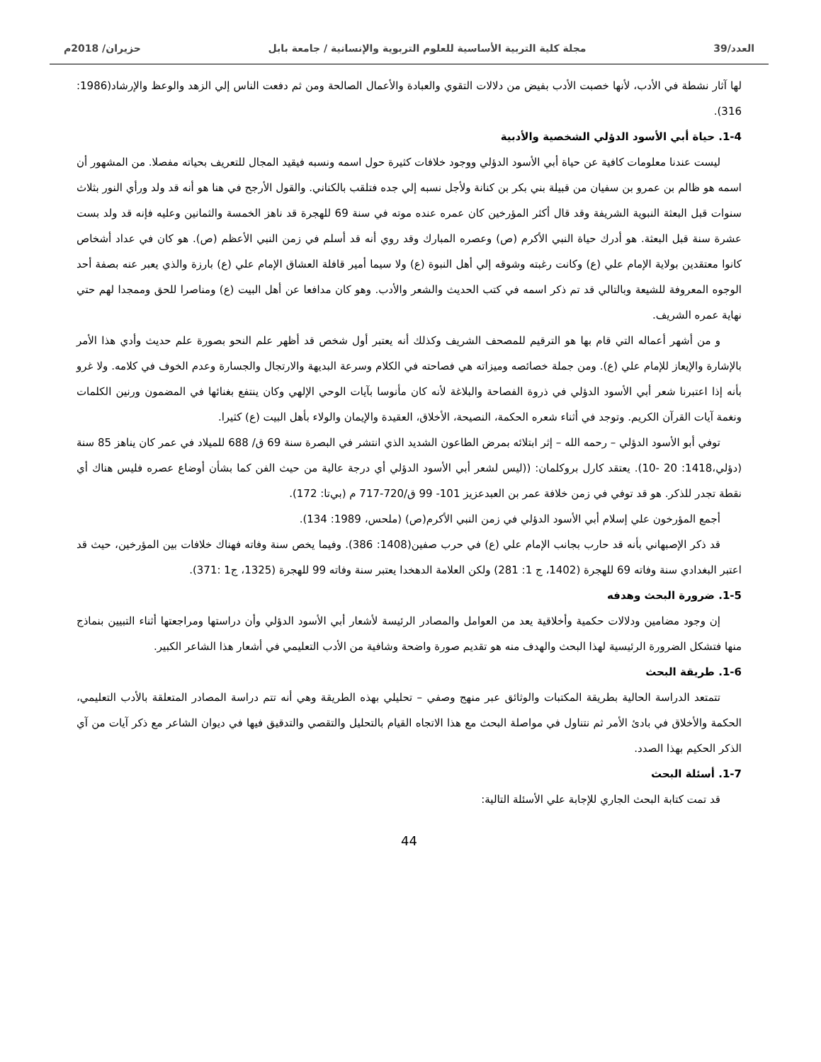العدد/39 مجلة كلية التربية الأساسية للعلوم التربوية والإنسانية / جامعة بابل حزيران/ 2018م
لها آثار نشطة في الأدب، لأنها خصبت الأدب بفيض من دلالات التقوي والعبادة والأعمال الصالحة ومن ثم دفعت الناس إلي الزهد والوعظ والإرشاد(1986: 316).
1-4. حياة أبي الأسود الدؤلي الشخصية والأدبية
ليست عندنا معلومات كافية عن حياة أبي الأسود الدؤلي ووجود خلافات كثيرة حول اسمه ونسبه فيقيد المجال للتعريف بحياته مفصلا. من المشهور أن اسمه هو ظالم بن عمرو بن سفيان من قبيلة بني بكر بن كنانة ولأجل نسبه إلي جده فتلقب بالكناني. والقول الأرجح في هنا هو أنه قد ولد ورأي النور بثلاث سنوات قبل البعثة النبوية الشريفة وقد قال أكثر المؤرخين كان عمره عنده موته في سنة 69 للهجرة قد ناهز الخمسة والثمانين وعليه فإنه قد ولد بست عشرة سنة قبل البعثة. هو أدرك حياة النبي الأكرم (ص) وعصره المبارك وقد روي أنه قد أسلم في زمن النبي الأعظم (ص). هو كان في عداد أشخاص كانوا معتقدين بولاية الإمام علي (ع) وكانت رغبته وشوقه إلي أهل النبوة (ع) ولا سيما أمير قافلة العشاق الإمام علي (ع) بارزة والذي يعبر عنه بصفة أحد الوجوه المعروفة للشيعة وبالتالي قد تم ذكر اسمه في كتب الحديث والشعر والأدب. وهو كان مدافعا عن أهل البيت (ع) ومناصرا للحق وممجدا لهم حتي نهاية عمره الشريف.
و من أشهر أعماله التي قام بها هو الترقيم للمصحف الشريف وكذلك أنه يعتبر أول شخص قد أظهر علم النحو بصورة علم حديث وأدي هذا الأمر بالإشارة والإيعاز للإمام علي (ع). ومن جملة خصائصه وميزاته هي فصاحته في الكلام وسرعة البديهة والارتجال والجسارة وعدم الخوف في كلامه. ولا غرو بأنه إذا اعتبرنا شعر أبي الأسود الدؤلي في ذروة الفصاحة والبلاغة لأنه كان مأنوسا بآيات الوحي الإلهي وكان ينتفع بغنائها في المضمون ورنين الكلمات ونغمة آيات القرآن الكريم. وتوجد في أثناء شعره الحكمة، النصيحة، الأخلاق، العقيدة والإيمان والولاء بأهل البيت (ع) كثيرا.
توفي أبو الأسود الدؤلي – رحمه الله – إثر ابتلائه بمرض الطاعون الشديد الذي انتشر في البصرة سنة 69 ق/ 688 للميلاد في عمر كان يناهز 85 سنة (دؤلي،1418: 20 -10). يعتقد كارل بروكلمان: ((ليس لشعر أبي الأسود الدؤلي أي درجة عالية من حيث الفن كما بشأن أوضاع عصره فليس هناك أي نقطة تجدر للذكر. هو قد توفي في زمن خلافة عمر بن العبدعزيز 101- 99 ق/720-717 م (بي‌تا: 172).
أجمع المؤرخون علي إسلام أبي الأسود الدؤلي في زمن النبي الأكرم(ص) (ملحس، 1989: 134).
قد ذكر الإصبهاني بأنه قد حارب بجانب الإمام علي (ع) في حرب صفين(1408: 386). وفيما يخص سنة وفاته فهناك خلافات بين المؤرخين، حيث قد اعتبر البغدادي سنة وفاته 69 للهجرة (1402، ج 1: 281) ولكن العلامة الدهخدا يعتبر سنة وفاته 99 للهجرة (1325، ج1 :371).
1-5. ضرورة البحث وهدفه
إن وجود مضامين ودلالات حكمية وأخلاقية يعد من العوامل والمصادر الرئيسة لأشعار أبي الأسود الدؤلي وأن دراستها ومراجعتها أثناء التبيين بنماذج منها فتشكل الضرورة الرئيسية لهذا البحث والهدف منه هو تقديم صورة واضحة وشافية من الأدب التعليمي في أشعار هذا الشاعر الكبير.
1-6. طريقة البحث
تتمتعد الدراسة الحالية بطريقة المكتبات والوثائق عبر منهج وصفي – تحليلي بهذه الطريقة وهي أنه تتم دراسة المصادر المتعلقة بالأدب التعليمي، الحكمة والأخلاق في بادئ الأمر ثم نتناول في مواصلة البحث مع هذا الاتجاه القيام بالتحليل والتقصي والتدقيق فيها في ديوان الشاعر مع ذكر آيات من آي الذكر الحكيم بهذا الصدد.
1-7. أسئلة البحث
قد تمت كتابة البحث الجاري للإجابة علي الأسئلة التالية:
44